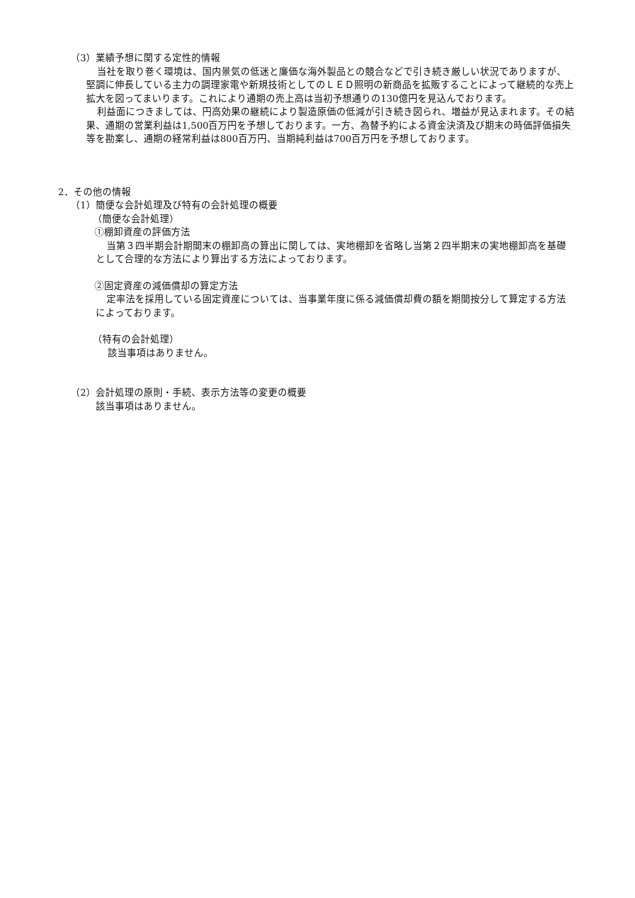（3）業績予想に関する定性的情報
当社を取り巻く環境は、国内景気の低迷と廉価な海外製品との競合などで引き続き厳しい状況でありますが、堅調に伸長している主力の調理家電や新規技術としてのＬＥＤ照明の新商品を拡販することによって継続的な売上拡大を図ってまいります。これにより通期の売上高は当初予想通りの130億円を見込んでおります。
利益面につきましては、円高効果の継続により製造原価の低減が引き続き図られ、増益が見込まれます。その結果、通期の営業利益は1,500百万円を予想しております。一方、為替予約による資金決済及び期末の時価評価損失等を勘案し、通期の経常利益は800百万円、当期純利益は700百万円を予想しております。
2．その他の情報
（1）簡便な会計処理及び特有の会計処理の概要
（簡便な会計処理）
①棚卸資産の評価方法
当第３四半期会計期間末の棚卸高の算出に関しては、実地棚卸を省略し当第２四半期末の実地棚卸高を基礎として合理的な方法により算出する方法によっております。
②固定資産の減価償却の算定方法
定率法を採用している固定資産については、当事業年度に係る減価償却費の額を期間按分して算定する方法によっております。
（特有の会計処理）
該当事項はありません。
（2）会計処理の原則・手続、表示方法等の変更の概要
該当事項はありません。